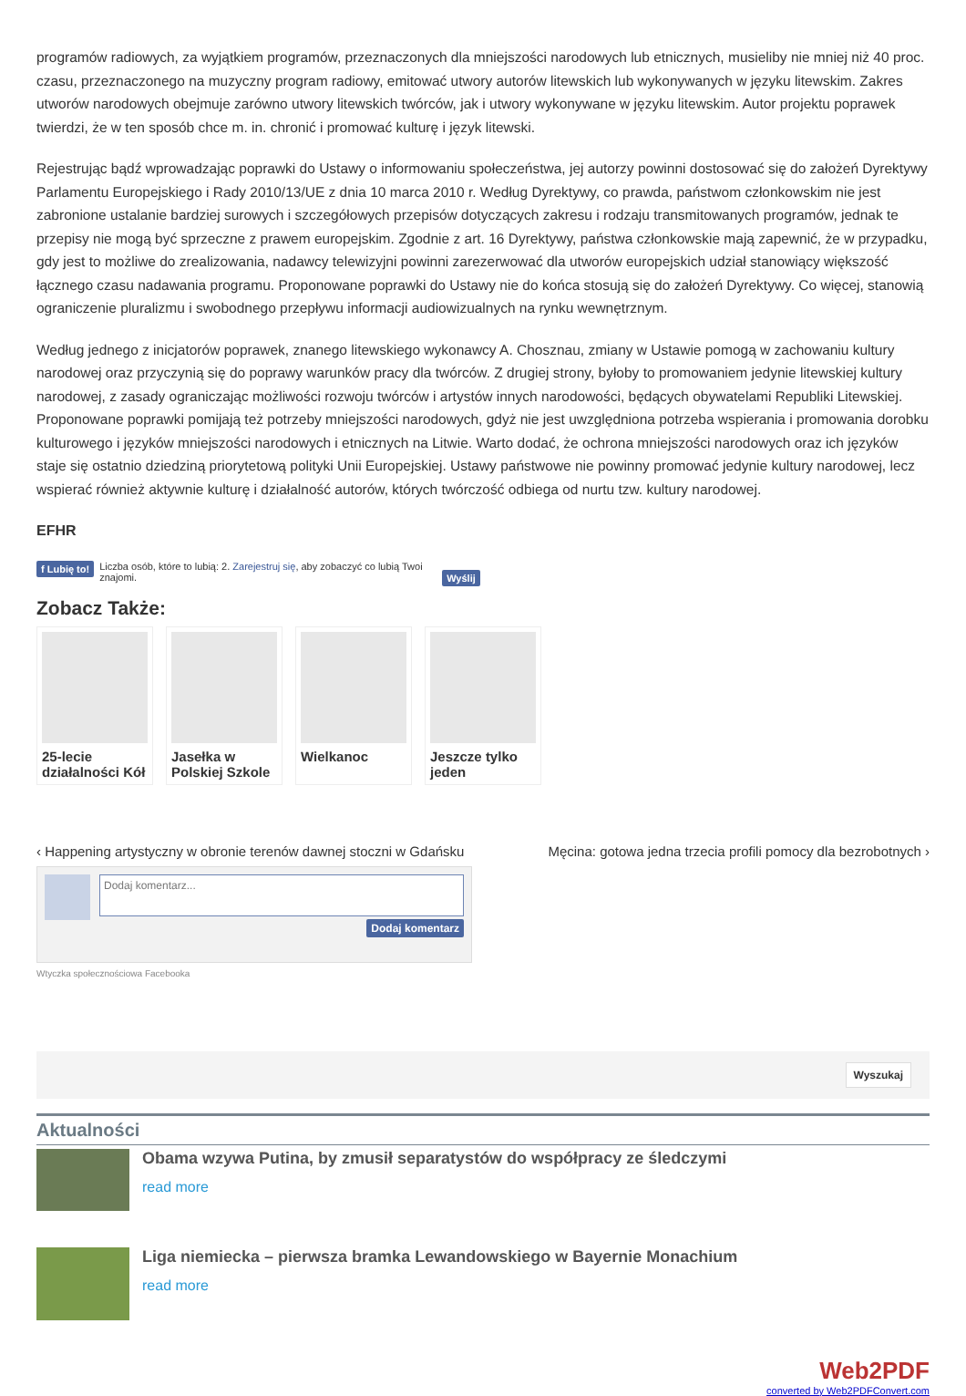programów radiowych, za wyjątkiem programów, przeznaczonych dla mniejszości narodowych lub etnicznych, musieliby nie mniej niż 40 proc. czasu, przeznaczonego na muzyczny program radiowy, emitować utwory autorów litewskich lub wykonywanych w języku litewskim. Zakres utworów narodowych obejmuje zarówno utwory litewskich twórców, jak i utwory wykonywane w języku litewskim. Autor projektu poprawek twierdzi, że w ten sposób chce m. in. chronić i promować kulturę i język litewski.
Rejestrując bądź wprowadzając poprawki do Ustawy o informowaniu społeczeństwa, jej autorzy powinni dostosować się do założeń Dyrektywy Parlamentu Europejskiego i Rady 2010/13/UE z dnia 10 marca 2010 r. Według Dyrektywy, co prawda, państwom członkowskim nie jest zabronione ustalanie bardziej surowych i szczegółowych przepisów dotyczących zakresu i rodzaju transmitowanych programów, jednak te przepisy nie mogą być sprzeczne z prawem europejskim. Zgodnie z art. 16 Dyrektywy, państwa członkowskie mają zapewnić, że w przypadku, gdy jest to możliwe do zrealizowania, nadawcy telewizyjni powinni zarezerwować dla utworów europejskich udział stanowiący większość łącznego czasu nadawania programu. Proponowane poprawki do Ustawy nie do końca stosują się do założeń Dyrektywy. Co więcej, stanowią ograniczenie pluralizmu i swobodnego przepływu informacji audiowizualnych na rynku wewnętrznym.
Według jednego z inicjatorów poprawek, znanego litewskiego wykonawcy A. Chosznau, zmiany w Ustawie pomogą w zachowaniu kultury narodowej oraz przyczynią się do poprawy warunków pracy dla twórców. Z drugiej strony, byłoby to promowaniem jedynie litewskiej kultury narodowej, z zasady ograniczając możliwości rozwoju twórców i artystów innych narodowości, będących obywatelami Republiki Litewskiej. Proponowane poprawki pomijają też potrzeby mniejszości narodowych, gdyż nie jest uwzględniona potrzeba wspierania i promowania dorobku kulturowego i języków mniejszości narodowych i etnicznych na Litwie. Warto dodać, że ochrona mniejszości narodowych oraz ich języków staje się ostatnio dziedziną priorytetową polityki Unii Europejskiej. Ustawy państwowe nie powinny promować jedynie kultury narodowej, lecz wspierać również aktywnie kulturę i działalność autorów, których twórczość odbiega od nurtu tzw. kultury narodowej.
EFHR
f Lubię to! Liczba osób, które to lubią: 2. Zarejestruj się, aby zobaczyć co lubią Twoi znajomi. Wyślij
Zobacz Także:
25-lecie działalności Kół
Jasełka w Polskiej Szkole
Wielkanoc Jeszcze tylko jeden
‹ Happening artystyczny w obronie terenów dawnej stoczni w Gdańsku Męcina: gotowa jedna trzecia profili pomocy dla bezrobotnych ›
Dodaj komentarz...
Dodaj komentarz
Wtyczka społecznościowa Facebooka
Wyszukaj
Aktualności
Obama wzywa Putina, by zmusił separatystów do współpracy ze śledczymi
read more
Liga niemiecka – pierwsza bramka Lewandowskiego w Bayernie Monachium
read more
Web2PDF
converted by Web2PDFConvert.com